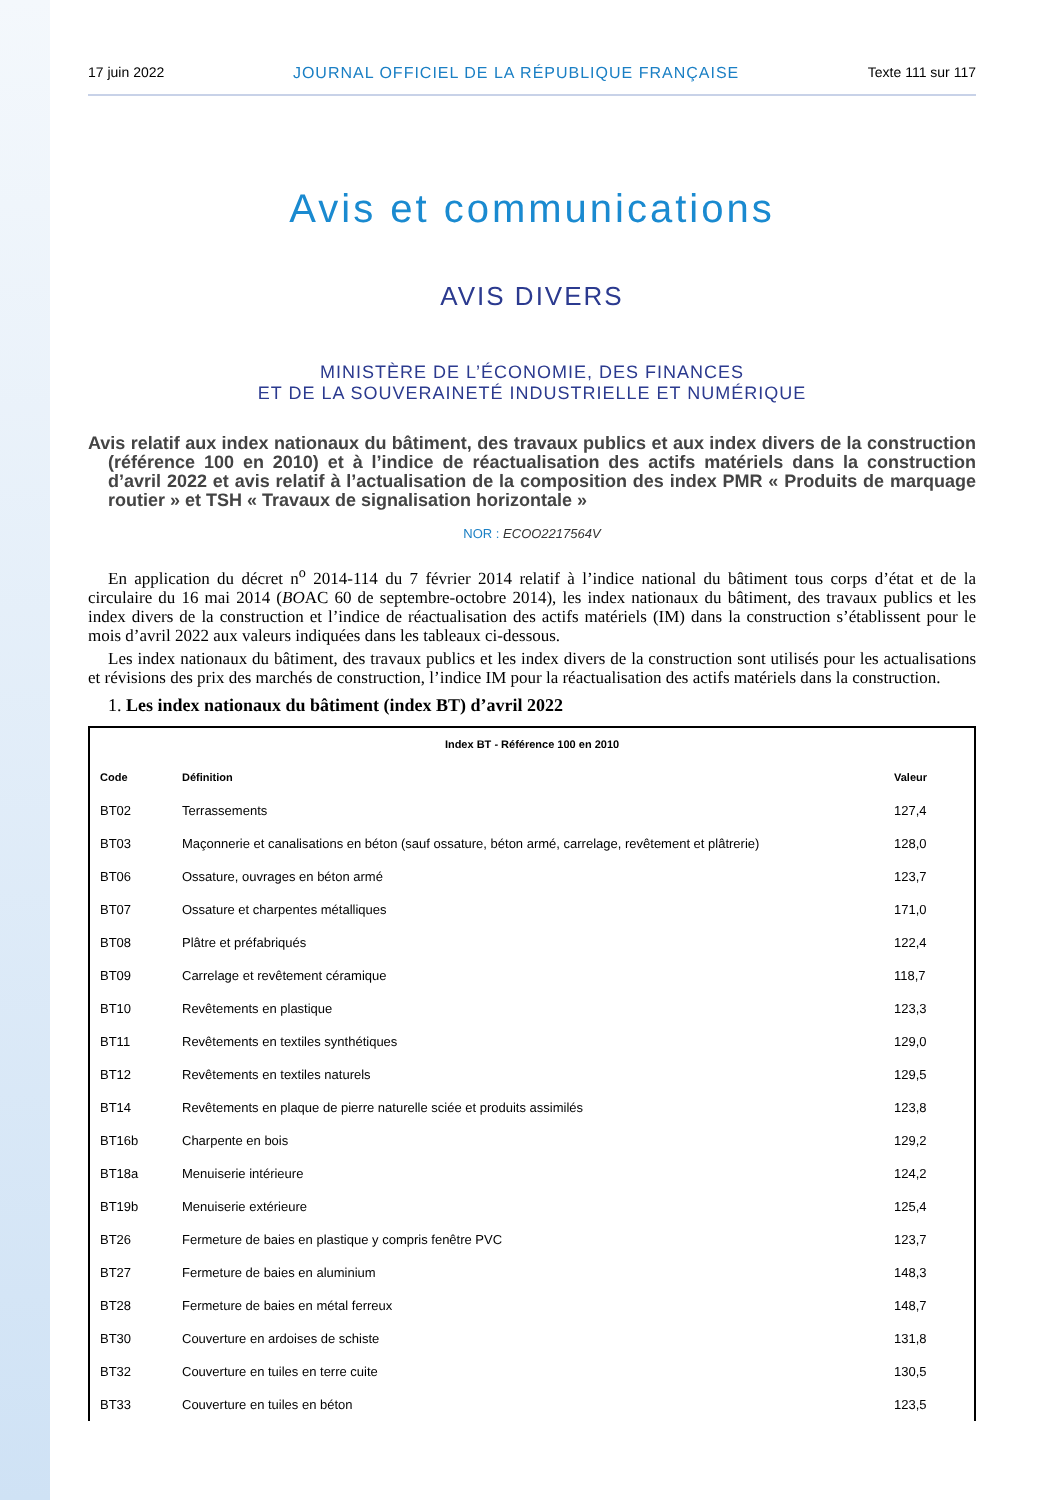17 juin 2022 JOURNAL OFFICIEL DE LA RÉPUBLIQUE FRANÇAISE Texte 111 sur 117
Avis et communications
AVIS DIVERS
MINISTÈRE DE L’ÉCONOMIE, DES FINANCES
ET DE LA SOUVERAINETÉ INDUSTRIELLE ET NUMÉRIQUE
Avis relatif aux index nationaux du bâtiment, des travaux publics et aux index divers de la construction (référence 100 en 2010) et à l’indice de réactualisation des actifs matériels dans la construction d’avril 2022 et avis relatif à l’actualisation de la composition des index PMR « Produits de marquage routier » et TSH « Travaux de signalisation horizontale »
NOR : ECOO2217564V
En application du décret n<sup>o</sup> 2014-114 du 7 février 2014 relatif à l’indice national du bâtiment tous corps d’état et de la circulaire du 16 mai 2014 (BOAC 60 de septembre-octobre 2014), les index nationaux du bâtiment, des travaux publics et les index divers de la construction et l’indice de réactualisation des actifs matériels (IM) dans la construction s’établissent pour le mois d’avril 2022 aux valeurs indiquées dans les tableaux ci-dessous.
Les index nationaux du bâtiment, des travaux publics et les index divers de la construction sont utilisés pour les actualisations et révisions des prix des marchés de construction, l’indice IM pour la réactualisation des actifs matériels dans la construction.
1. Les index nationaux du bâtiment (index BT) d’avril 2022
| Index BT - Référence 100 en 2010 | | |
| --- | --- | --- |
| Code | Définition | Valeur |
| BT02 | Terrassements | 127,4 |
| BT03 | Maçonnerie et canalisations en béton (sauf ossature, béton armé, carrelage, revêtement et plâtrerie) | 128,0 |
| BT06 | Ossature, ouvrages en béton armé | 123,7 |
| BT07 | Ossature et charpentes métalliques | 171,0 |
| BT08 | Plâtre et préfabriqués | 122,4 |
| BT09 | Carrelage et revêtement céramique | 118,7 |
| BT10 | Revêtements en plastique | 123,3 |
| BT11 | Revêtements en textiles synthétiques | 129,0 |
| BT12 | Revêtements en textiles naturels | 129,5 |
| BT14 | Revêtements en plaque de pierre naturelle sciée et produits assimilés | 123,8 |
| BT16b | Charpente en bois | 129,2 |
| BT18a | Menuiserie intérieure | 124,2 |
| BT19b | Menuiserie extérieure | 125,4 |
| BT26 | Fermeture de baies en plastique y compris fenêtre PVC | 123,7 |
| BT27 | Fermeture de baies en aluminium | 148,3 |
| BT28 | Fermeture de baies en métal ferreux | 148,7 |
| BT30 | Couverture en ardoises de schiste | 131,8 |
| BT32 | Couverture en tuiles en terre cuite | 130,5 |
| BT33 | Couverture en tuiles en béton | 123,5 |